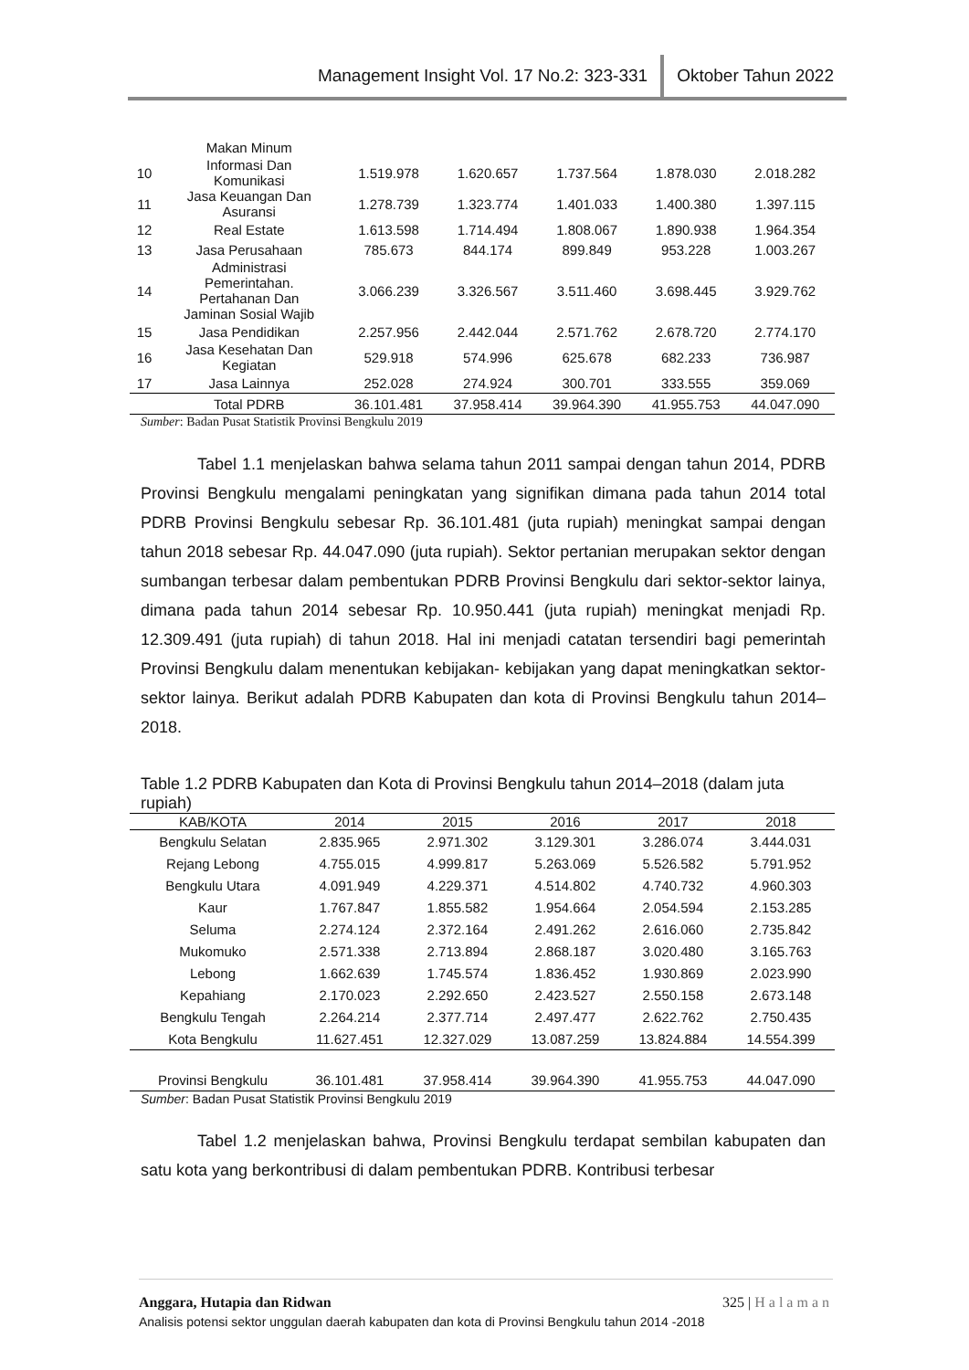Management Insight Vol. 17 No.2: 323-331 Oktober Tahun 2022
| | Makan Minum | | | | | |
| 10 | Informasi Dan Komunikasi | 1.519.978 | 1.620.657 | 1.737.564 | 1.878.030 | 2.018.282 |
| 11 | Jasa Keuangan Dan Asuransi | 1.278.739 | 1.323.774 | 1.401.033 | 1.400.380 | 1.397.115 |
| 12 | Real Estate | 1.613.598 | 1.714.494 | 1.808.067 | 1.890.938 | 1.964.354 |
| 13 | Jasa Perusahaan | 785.673 | 844.174 | 899.849 | 953.228 | 1.003.267 |
| 14 | Administrasi Pemerintahan. Pertahanan Dan Jaminan Sosial Wajib | 3.066.239 | 3.326.567 | 3.511.460 | 3.698.445 | 3.929.762 |
| 15 | Jasa Pendidikan | 2.257.956 | 2.442.044 | 2.571.762 | 2.678.720 | 2.774.170 |
| 16 | Jasa Kesehatan Dan Kegiatan | 529.918 | 574.996 | 625.678 | 682.233 | 736.987 |
| 17 | Jasa Lainnya | 252.028 | 274.924 | 300.701 | 333.555 | 359.069 |
| | Total PDRB | 36.101.481 | 37.958.414 | 39.964.390 | 41.955.753 | 44.047.090 |
Sumber: Badan Pusat Statistik Provinsi Bengkulu 2019
Tabel 1.1 menjelaskan bahwa selama tahun 2011 sampai dengan tahun 2014, PDRB Provinsi Bengkulu mengalami peningkatan yang signifikan dimana pada tahun 2014 total PDRB Provinsi Bengkulu sebesar Rp. 36.101.481 (juta rupiah) meningkat sampai dengan tahun 2018 sebesar Rp. 44.047.090 (juta rupiah). Sektor pertanian merupakan sektor dengan sumbangan terbesar dalam pembentukan PDRB Provinsi Bengkulu dari sektor-sektor lainya, dimana pada tahun 2014 sebesar Rp. 10.950.441 (juta rupiah) meningkat menjadi Rp. 12.309.491 (juta rupiah) di tahun 2018. Hal ini menjadi catatan tersendiri bagi pemerintah Provinsi Bengkulu dalam menentukan kebijakan- kebijakan yang dapat meningkatkan sektor-sektor lainya. Berikut adalah PDRB Kabupaten dan kota di Provinsi Bengkulu tahun 2014–2018.
Table 1.2 PDRB Kabupaten dan Kota di Provinsi Bengkulu tahun 2014–2018 (dalam juta rupiah)
| KAB/KOTA | 2014 | 2015 | 2016 | 2017 | 2018 |
| --- | --- | --- | --- | --- | --- |
| Bengkulu Selatan | 2.835.965 | 2.971.302 | 3.129.301 | 3.286.074 | 3.444.031 |
| Rejang Lebong | 4.755.015 | 4.999.817 | 5.263.069 | 5.526.582 | 5.791.952 |
| Bengkulu Utara | 4.091.949 | 4.229.371 | 4.514.802 | 4.740.732 | 4.960.303 |
| Kaur | 1.767.847 | 1.855.582 | 1.954.664 | 2.054.594 | 2.153.285 |
| Seluma | 2.274.124 | 2.372.164 | 2.491.262 | 2.616.060 | 2.735.842 |
| Mukomuko | 2.571.338 | 2.713.894 | 2.868.187 | 3.020.480 | 3.165.763 |
| Lebong | 1.662.639 | 1.745.574 | 1.836.452 | 1.930.869 | 2.023.990 |
| Kepahiang | 2.170.023 | 2.292.650 | 2.423.527 | 2.550.158 | 2.673.148 |
| Bengkulu Tengah | 2.264.214 | 2.377.714 | 2.497.477 | 2.622.762 | 2.750.435 |
| Kota Bengkulu | 11.627.451 | 12.327.029 | 13.087.259 | 13.824.884 | 14.554.399 |
| Provinsi Bengkulu | 36.101.481 | 37.958.414 | 39.964.390 | 41.955.753 | 44.047.090 |
Sumber: Badan Pusat Statistik Provinsi Bengkulu 2019
Tabel 1.2 menjelaskan bahwa, Provinsi Bengkulu terdapat sembilan kabupaten dan satu kota yang berkontribusi di dalam pembentukan PDRB. Kontribusi terbesar
Anggara, Hutapia dan Ridwan 325 | Halaman
Analisis potensi sektor unggulan daerah kabupaten dan kota di Provinsi Bengkulu tahun 2014 -2018